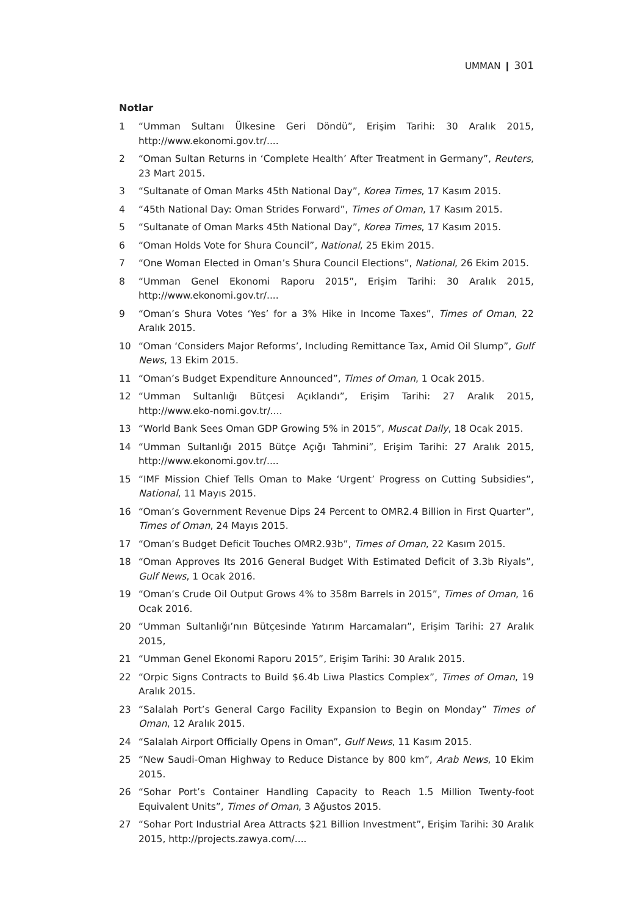UMMAN ❙ 301
Notlar
1 “Umman Sultanı Ülkesine Geri Döndü”, Erişim Tarihi: 30 Aralık 2015, http://www.ekonomi.gov.tr/....
2 “Oman Sultan Returns in ‘Complete Health’ After Treatment in Germany”, Reuters, 23 Mart 2015.
3 “Sultanate of Oman Marks 45th National Day”, Korea Times, 17 Kasım 2015.
4 “45th National Day: Oman Strides Forward”, Times of Oman, 17 Kasım 2015.
5 “Sultanate of Oman Marks 45th National Day”, Korea Times, 17 Kasım 2015.
6 “Oman Holds Vote for Shura Council”, National, 25 Ekim 2015.
7 “One Woman Elected in Oman’s Shura Council Elections”, National, 26 Ekim 2015.
8 “Umman Genel Ekonomi Raporu 2015”, Erişim Tarihi: 30 Aralık 2015, http://www.ekonomi.gov.tr/....
9 “Oman’s Shura Votes ‘Yes’ for a 3% Hike in Income Taxes”, Times of Oman, 22 Aralık 2015.
10 “Oman ‘Considers Major Reforms’, Including Remittance Tax, Amid Oil Slump”, Gulf News, 13 Ekim 2015.
11 “Oman’s Budget Expenditure Announced”, Times of Oman, 1 Ocak 2015.
12 “Umman Sultanlığı Bütçesi Açıklandı”, Erişim Tarihi: 27 Aralık 2015, http://www.eko-nomi.gov.tr/....
13 “World Bank Sees Oman GDP Growing 5% in 2015”, Muscat Daily, 18 Ocak 2015.
14 “Umman Sultanlığı 2015 Bütçe Açığı Tahmini”, Erişim Tarihi: 27 Aralık 2015, http://www.ekonomi.gov.tr/....
15 “IMF Mission Chief Tells Oman to Make ‘Urgent’ Progress on Cutting Subsidies”, National, 11 Mayıs 2015.
16 “Oman’s Government Revenue Dips 24 Percent to OMR2.4 Billion in First Quarter”, Times of Oman, 24 Mayıs 2015.
17 “Oman’s Budget Deficit Touches OMR2.93b”, Times of Oman, 22 Kasım 2015.
18 “Oman Approves Its 2016 General Budget With Estimated Deficit of 3.3b Riyals”, Gulf News, 1 Ocak 2016.
19 “Oman’s Crude Oil Output Grows 4% to 358m Barrels in 2015”, Times of Oman, 16 Ocak 2016.
20 “Umman Sultanlığı’nın Bütçesinde Yatırım Harcamaları”, Erişim Tarihi: 27 Aralık 2015,
21 “Umman Genel Ekonomi Raporu 2015”, Erişim Tarihi: 30 Aralık 2015.
22 “Orpic Signs Contracts to Build $6.4b Liwa Plastics Complex”, Times of Oman, 19 Aralık 2015.
23 “Salalah Port’s General Cargo Facility Expansion to Begin on Monday” Times of Oman, 12 Aralık 2015.
24 “Salalah Airport Officially Opens in Oman”, Gulf News, 11 Kasım 2015.
25 “New Saudi-Oman Highway to Reduce Distance by 800 km”, Arab News, 10 Ekim 2015.
26 “Sohar Port’s Container Handling Capacity to Reach 1.5 Million Twenty-foot Equivalent Units”, Times of Oman, 3 Ağustos 2015.
27 “Sohar Port Industrial Area Attracts $21 Billion Investment”, Erişim Tarihi: 30 Aralık 2015, http://projects.zawya.com/....